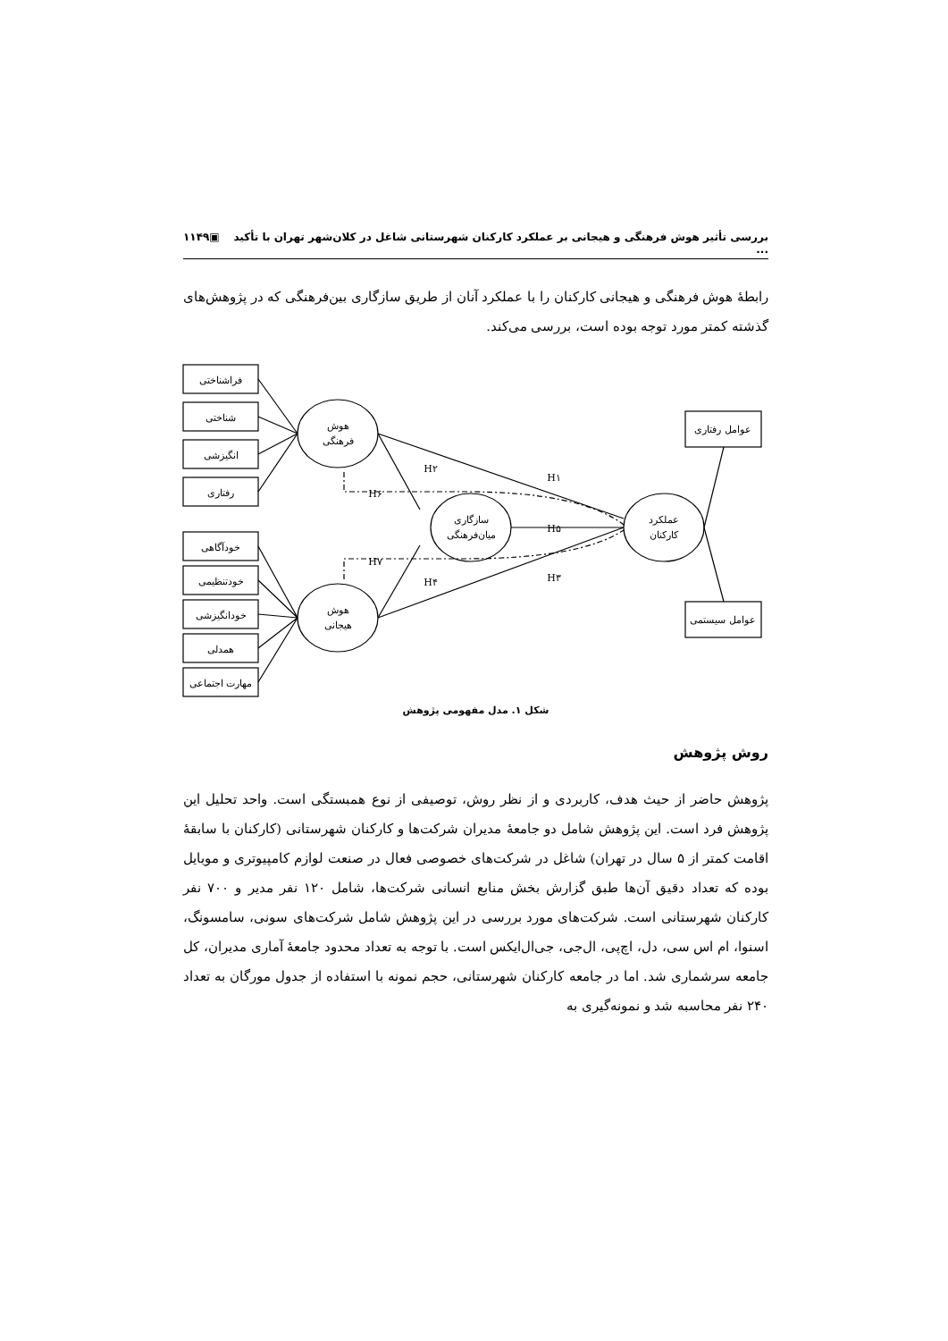بررسی تأثیر هوش فرهنگی و هیجانی بر عملکرد کارکنان شهرستانی شاغل در کلان‌شهر تهران با تأکید ... ▣۱۱۴۹
رابطهٔ هوش فرهنگی و هیجانی کارکنان را با عملکرد آنان از طریق سازگاری بین‌فرهنگی که در پژوهش‌های گذشته کمتر مورد توجه بوده است، بررسی می‌کند.
فراشناختی
شناختی
انگیزشی
رفتاری
خودآگاهی
خودتنظیمی
خودانگیزشی
همدلی
مهارت اجتماعی
عوامل رفتاری
عوامل سیستمی
هوش
فرهنگی
هوش
هیجانی
سازگاری
میان‌فرهنگی
عملکرد
کارکنان
H۲
H۱
H۶
H۵
H۷
H۴
H۳
شکل ۱. مدل مفهومی پژوهش
روش پژوهش
پژوهش حاضر از حیث هدف، کاربردی و از نظر روش، توصیفی از نوع همبستگی است. واحد تحلیل این پژوهش فرد است. این پژوهش شامل دو جامعهٔ مدیران شرکت‌ها و کارکنان شهرستانی (کارکنان با سابقهٔ اقامت کمتر از ۵ سال در تهران) شاغل در شرکت‌های خصوصی فعال در صنعت لوازم کامپیوتری و موبایل بوده که تعداد دقیق آن‌ها طبق گزارش بخش منابع انسانی شرکت‌ها، شامل ۱۲۰ نفر مدیر و ۷۰۰ نفر کارکنان شهرستانی است. شرکت‌های مورد بررسی در این پژوهش شامل شرکت‌های سونی، سامسونگ، اسنوا، ام اس سی، دل، اچ‌پی، ال‌جی، جی‌ال‌ایکس است. با توجه به تعداد محدود جامعهٔ آماری مدیران، کل جامعه سرشماری شد. اما در جامعه کارکنان شهرستانی، حجم نمونه با استفاده از جدول مورگان به تعداد ۲۴۰ نفر محاسبه شد و نمونه‌گیری به